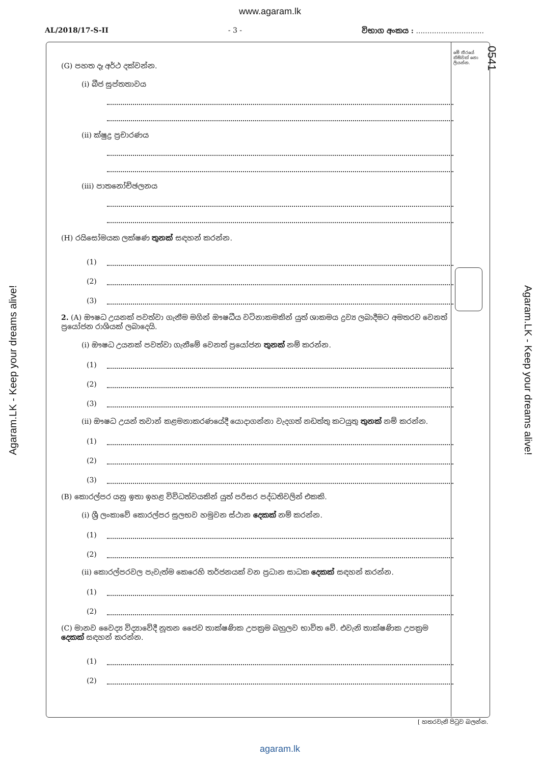www.agaram.lk
AL/2018/17-S-II - 3 - විභාග අංකය : ..............................
මේ තීරයේ කිසිවක් නො ලියන්න.
0541
Agaram.LK - Keep your dreams alive!
Agaram.LK - Keep your dreams alive!
(G) පහත දෑ අර්ථ දක්වන්න.
(i) බීජ සුප්තතාවය
(ii) ක්ෂුද්‍ර ප්‍රචාරණය
(iii) පාතනෝච්ඡලනය
(H) රයිසෝමයක ලක්ෂණ තුනක් සඳහන් කරන්න.
(1)
(2)
(3)
2. (A) ඖෂධ උයනක් පවත්වා ගැනීම මගින් ඖෂධීය වටිනාකමකින් යුත් ශාකමය ද්‍රව්‍ය ලබාදීමට අමතරව වෙනත් ප්‍රයෝජන රාශියක් ලබාදෙයි.
(i) ඖෂධ උයනක් පවත්වා ගැනීමේ වෙනත් ප්‍රයෝජන තුනක් නම් කරන්න.
(1)
(2)
(3)
(ii) ඖෂධ උයන් තවාන් කළමනාකරණයේදී යොදාගන්නා වැදගත් නඩත්තු කටයුතු තුනක් නම් කරන්න.
(1)
(2)
(3)
(B) කොරල්පර යනු ඉතා ඉහළ විවිධත්වයකින් යුත් පරිසර පද්ධතිවලින් එකකි.
(i) ශ්‍රී ලංකාවේ කොරල්පර සුලභව හමුවන ස්ථාන දෙකක් නම් කරන්න.
(1)
(2)
(ii) කොරල්පරවල පැවැත්ම කෙරෙහි තර්ජනයක් වන ප්‍රධාන සාධක දෙකක් සඳහන් කරන්න.
(1)
(2)
(C) මානව වෛද්‍ය විද්‍යාවේදී නූතන ජෛව තාක්ෂණික උපක්‍රම බහුලව භාවිත වේ. එවැනි තාක්ෂණික උපක්‍රම දෙකක් සඳහන් කරන්න.
(1)
(2)
[ හතරවැනි පිටුව බලන්න.
agaram.lk